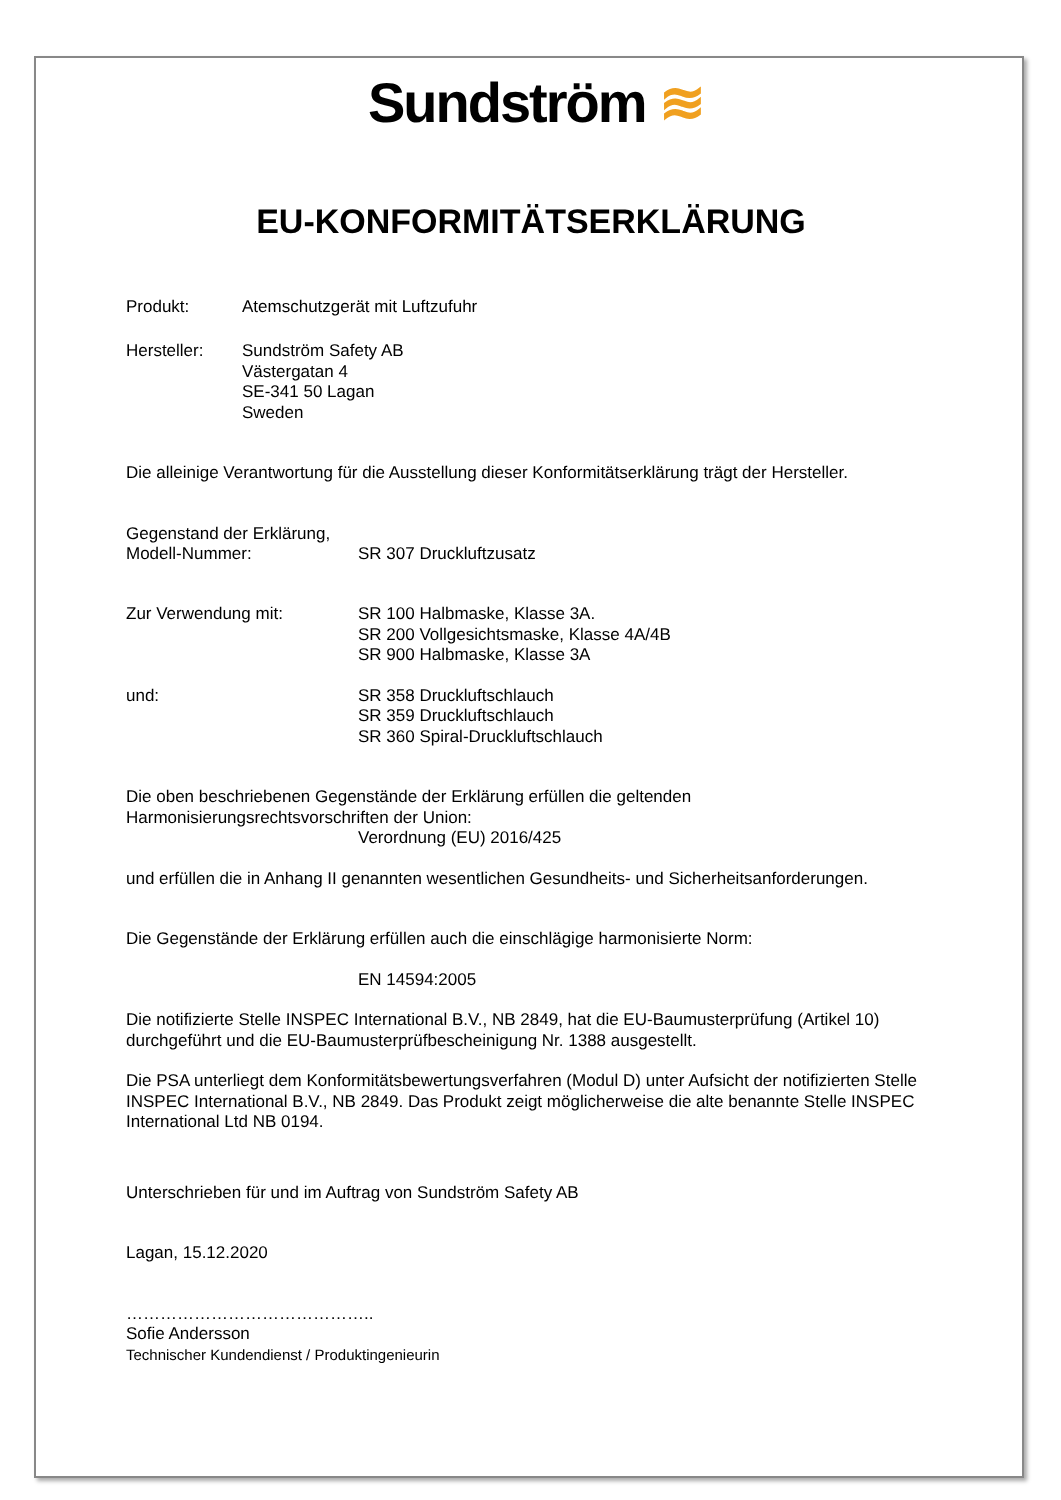Sundström ≋
EU-KONFORMITÄTSERKLÄRUNG
Produkt: Atemschutzgerät mit Luftzufuhr
Hersteller:
Sundström Safety AB
Västergatan 4
SE-341 50 Lagan
Sweden
Die alleinige Verantwortung für die Ausstellung dieser Konformitätserklärung trägt der Hersteller.
Gegenstand der Erklärung,
Modell-Nummer: SR 307 Druckluftzusatz
Zur Verwendung mit:
SR 100 Halbmaske, Klasse 3A.
SR 200 Vollgesichtsmaske, Klasse 4A/4B
SR 900 Halbmaske, Klasse 3A
und:
SR 358 Druckluftschlauch
SR 359 Druckluftschlauch
SR 360 Spiral-Druckluftschlauch
Die oben beschriebenen Gegenstände der Erklärung erfüllen die geltenden
Harmonisierungsrechtsvorschriften der Union:
Verordnung (EU) 2016/425
und erfüllen die in Anhang II genannten wesentlichen Gesundheits- und Sicherheitsanforderungen.
Die Gegenstände der Erklärung erfüllen auch die einschlägige harmonisierte Norm:
EN 14594:2005
Die notifizierte Stelle INSPEC International B.V., NB 2849, hat die EU-Baumusterprüfung (Artikel 10) durchgeführt und die EU-Baumusterprüfbescheinigung Nr. 1388 ausgestellt.
Die PSA unterliegt dem Konformitätsbewertungsverfahren (Modul D) unter Aufsicht der notifizierten Stelle INSPEC International B.V., NB 2849. Das Produkt zeigt möglicherweise die alte benannte Stelle INSPEC International Ltd NB 0194.
Unterschrieben für und im Auftrag von Sundström Safety AB
Lagan, 15.12.2020
……………………………………..
Sofie Andersson
Technischer Kundendienst / Produktingenieurin